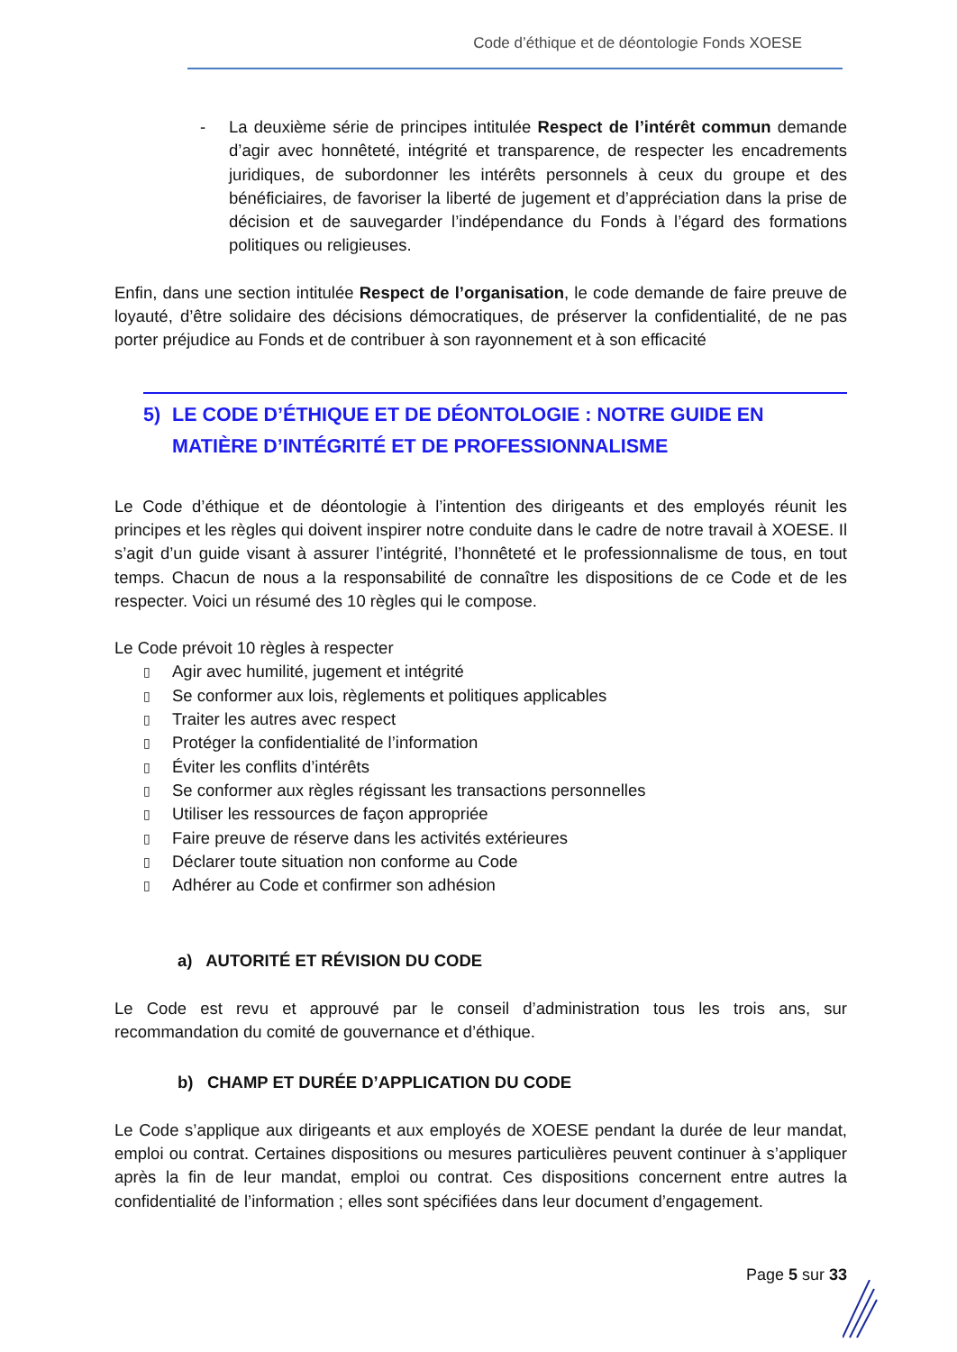Code d’éthique et de déontologie Fonds XOESE
- La deuxième série de principes intitulée Respect de l’intérêt commun demande d’agir avec honnêteté, intégrité et transparence, de respecter les encadrements juridiques, de subordonner les intérêts personnels à ceux du groupe et des bénéficiaires, de favoriser la liberté de jugement et d’appréciation dans la prise de décision et de sauvegarder l’indépendance du Fonds à l’égard des formations politiques ou religieuses.
Enfin, dans une section intitulée Respect de l’organisation, le code demande de faire preuve de loyauté, d’être solidaire des décisions démocratiques, de préserver la confidentialité, de ne pas porter préjudice au Fonds et de contribuer à son rayonnement et à son efficacité
5) LE CODE D’ÉTHIQUE ET DE DÉONTOLOGIE : NOTRE GUIDE EN MATIÈRE D’INTÉGRITÉ ET DE PROFESSIONNALISME
Le Code d’éthique et de déontologie à l’intention des dirigeants et des employés réunit les principes et les règles qui doivent inspirer notre conduite dans le cadre de notre travail à XOESE. Il s’agit d’un guide visant à assurer l’intégrité, l’honnêteté et le professionnalisme de tous, en tout temps. Chacun de nous a la responsabilité de connaître les dispositions de ce Code et de les respecter. Voici un résumé des 10 règles qui le compose.
Le Code prévoit 10 règles à respecter
▯ Agir avec humilité, jugement et intégrité
▯ Se conformer aux lois, règlements et politiques applicables
▯ Traiter les autres avec respect
▯ Protéger la confidentialité de l’information
▯ Éviter les conflits d’intérêts
▯ Se conformer aux règles régissant les transactions personnelles
▯ Utiliser les ressources de façon appropriée
▯ Faire preuve de réserve dans les activités extérieures
▯ Déclarer toute situation non conforme au Code
▯ Adhérer au Code et confirmer son adhésion
a) AUTORITÉ ET RÉVISION DU CODE
Le Code est revu et approuvé par le conseil d’administration tous les trois ans, sur recommandation du comité de gouvernance et d’éthique.
b) CHAMP ET DURÉE D’APPLICATION DU CODE
Le Code s’applique aux dirigeants et aux employés de XOESE pendant la durée de leur mandat, emploi ou contrat. Certaines dispositions ou mesures particulières peuvent continuer à s’appliquer après la fin de leur mandat, emploi ou contrat. Ces dispositions concernent entre autres la confidentialité de l’information ; elles sont spécifiées dans leur document d’engagement.
Page 5 sur 33